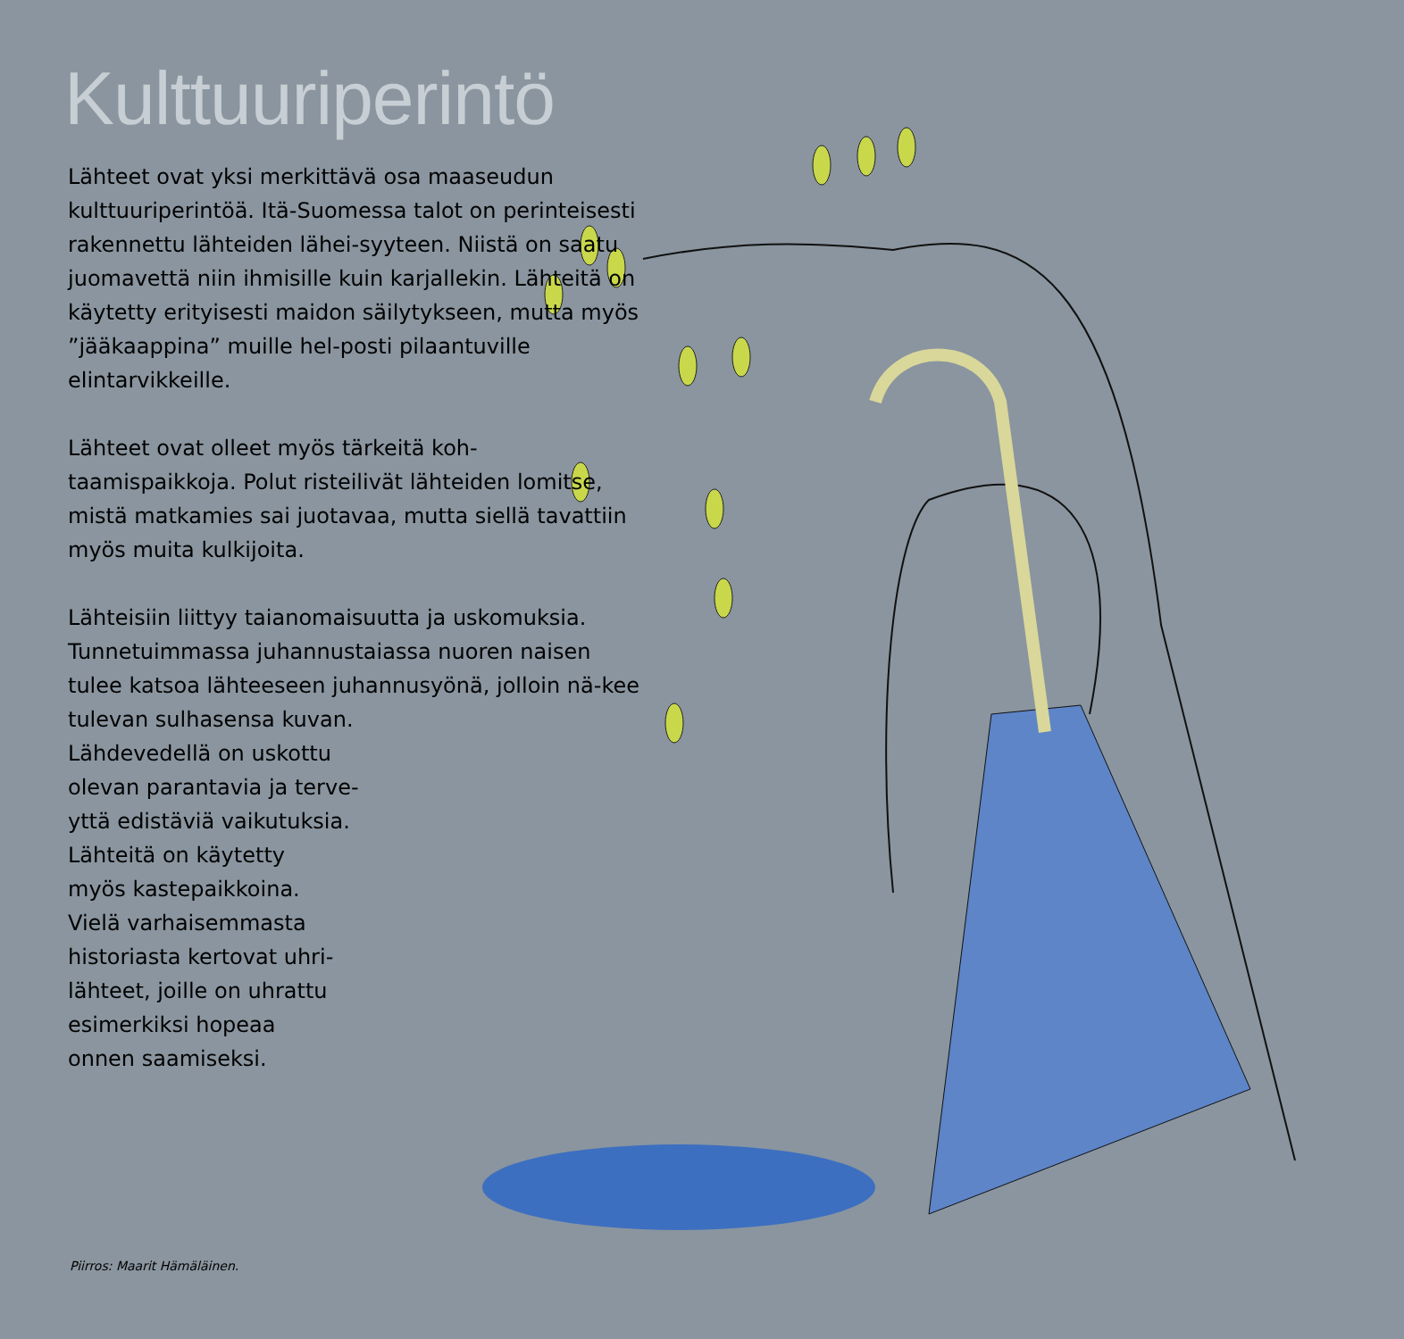Kulttuuriperintö
Lähteet ovat yksi merkittävä osa maaseudun kulttuuriperintöä. Itä-Suomessa talot on perinteisesti rakennettu lähteiden lähei-syyteen. Niistä on saatu juomavettä niin ihmisille kuin karjallekin. Lähteitä on käytetty erityisesti maidon säilytykseen, mutta myös ”jääkaappina” muille hel-posti pilaantuville elintarvikkeille.
Lähteet ovat olleet myös tärkeitä koh-taamispaikkoja. Polut risteilivät lähteiden lomitse, mistä matkamies sai juotavaa, mutta siellä tavattiin myös muita kulkijoita.
Lähteisiin liittyy taianomaisuutta ja uskomuksia. Tunnetuimmassa juhannustaiassa nuoren naisen tulee katsoa lähteeseen juhannusyönä, jolloin nä-kee tulevan sulhasensa kuvan.
Lähdevedellä on uskottu
olevan parantavia ja terve-
yttä edistäviä vaikutuksia.
Lähteitä on käytetty
myös kastepaikkoina.
Vielä varhaisemmasta
historiasta kertovat uhri-
lähteet, joille on uhrattu
esimerkiksi hopeaa
onnen saamiseksi.
Piirros: Maarit Hämäläinen.